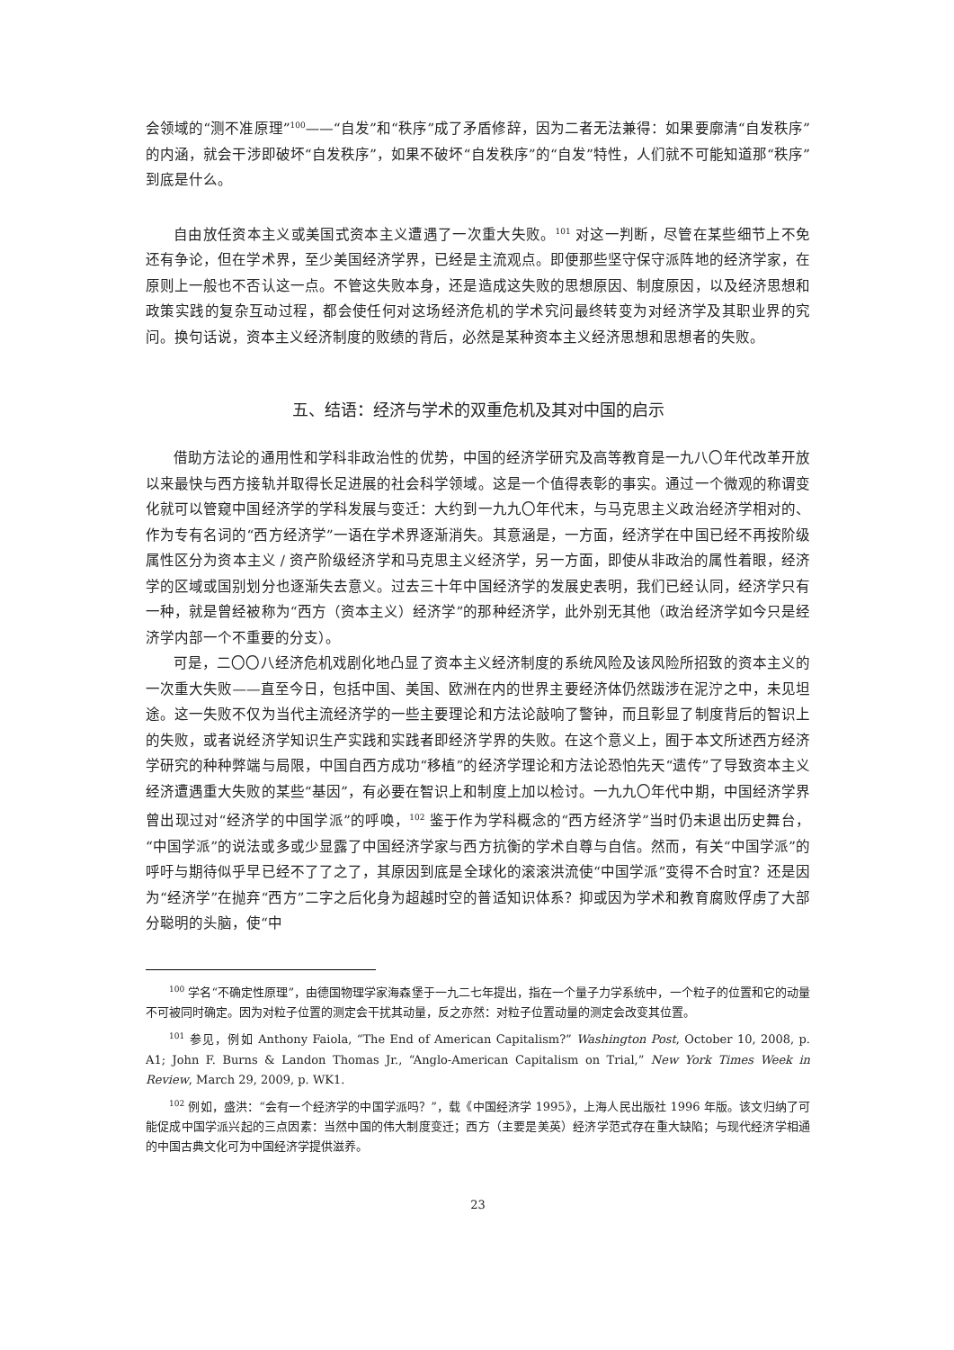会领域的“测不准原理”<sup>100</sup>——“自发”和“秩序”成了矛盾修辞，因为二者无法兼得：如果要廓清“自发秩序”的内涵，就会干涉即破坏“自发秩序”，如果不破坏“自发秩序”的“自发”特性，人们就不可能知道那“秩序”到底是什么。
自由放任资本主义或美国式资本主义遭遇了一次重大失败。<sup>101</sup> 对这一判断，尽管在某些细节上不免还有争论，但在学术界，至少美国经济学界，已经是主流观点。即便那些坚守保守派阵地的经济学家，在原则上一般也不否认这一点。不管这失败本身，还是造成这失败的思想原因、制度原因，以及经济思想和政策实践的复杂互动过程，都会使任何对这场经济危机的学术究问最终转变为对经济学及其职业界的究问。换句话说，资本主义经济制度的败绩的背后，必然是某种资本主义经济思想和思想者的失败。
五、结语：经济与学术的双重危机及其对中国的启示
借助方法论的通用性和学科非政治性的优势，中国的经济学研究及高等教育是一九八〇年代改革开放以来最快与西方接轨并取得长足进展的社会科学领域。这是一个值得表彰的事实。通过一个微观的称谓变化就可以管窥中国经济学的学科发展与变迁：大约到一九九〇年代末，与马克思主义政治经济学相对的、作为专有名词的“西方经济学”一语在学术界逐渐消失。其意涵是，一方面，经济学在中国已经不再按阶级属性区分为资本主义 / 资产阶级经济学和马克思主义经济学，另一方面，即使从非政治的属性着眼，经济学的区域或国别划分也逐渐失去意义。过去三十年中国经济学的发展史表明，我们已经认同，经济学只有一种，就是曾经被称为“西方（资本主义）经济学”的那种经济学，此外别无其他（政治经济学如今只是经济学内部一个不重要的分支）。
可是，二〇〇八经济危机戏剧化地凸显了资本主义经济制度的系统风险及该风险所招致的资本主义的一次重大失败——直至今日，包括中国、美国、欧洲在内的世界主要经济体仍然跋涉在泥泞之中，未见坦途。这一失败不仅为当代主流经济学的一些主要理论和方法论敲响了警钟，而且彰显了制度背后的智识上的失败，或者说经济学知识生产实践和实践者即经济学界的失败。在这个意义上，囿于本文所述西方经济学研究的种种弊端与局限，中国自西方成功“移植”的经济学理论和方法论恐怕先天“遗传”了导致资本主义经济遭遇重大失败的某些“基因”，有必要在智识上和制度上加以检讨。一九九〇年代中期，中国经济学界曾出现过对“经济学的中国学派”的呼唤，<sup>102</sup> 鉴于作为学科概念的“西方经济学”当时仍未退出历史舞台，“中国学派”的说法或多或少显露了中国经济学家与西方抗衡的学术自尊与自信。然而，有关“中国学派”的呼吁与期待似乎早已经不了了之了，其原因到底是全球化的滚滚洪流使“中国学派”变得不合时宜？还是因为“经济学”在抛弃“西方”二字之后化身为超越时空的普适知识体系？抑或因为学术和教育腐败俘虏了大部分聪明的头脑，使“中
<sup>100</sup> 学名“不确定性原理”，由德国物理学家海森堡于一九二七年提出，指在一个量子力学系统中，一个粒子的位置和它的动量不可被同时确定。因为对粒子位置的测定会干扰其动量，反之亦然：对粒子位置动量的测定会改变其位置。
<sup>101</sup> 参见，例如 Anthony Faiola, “The End of American Capitalism?” Washington Post, October 10, 2008, p. A1; John F. Burns & Landon Thomas Jr., “Anglo-American Capitalism on Trial,” New York Times Week in Review, March 29, 2009, p. WK1.
<sup>102</sup> 例如，盛洪：“会有一个经济学的中国学派吗？”，载《中国经济学 1995》，上海人民出版社 1996 年版。该文归纳了可能促成中国学派兴起的三点因素：当然中国的伟大制度变迁；西方（主要是美英）经济学范式存在重大缺陷；与现代经济学相通的中国古典文化可为中国经济学提供滋养。
23